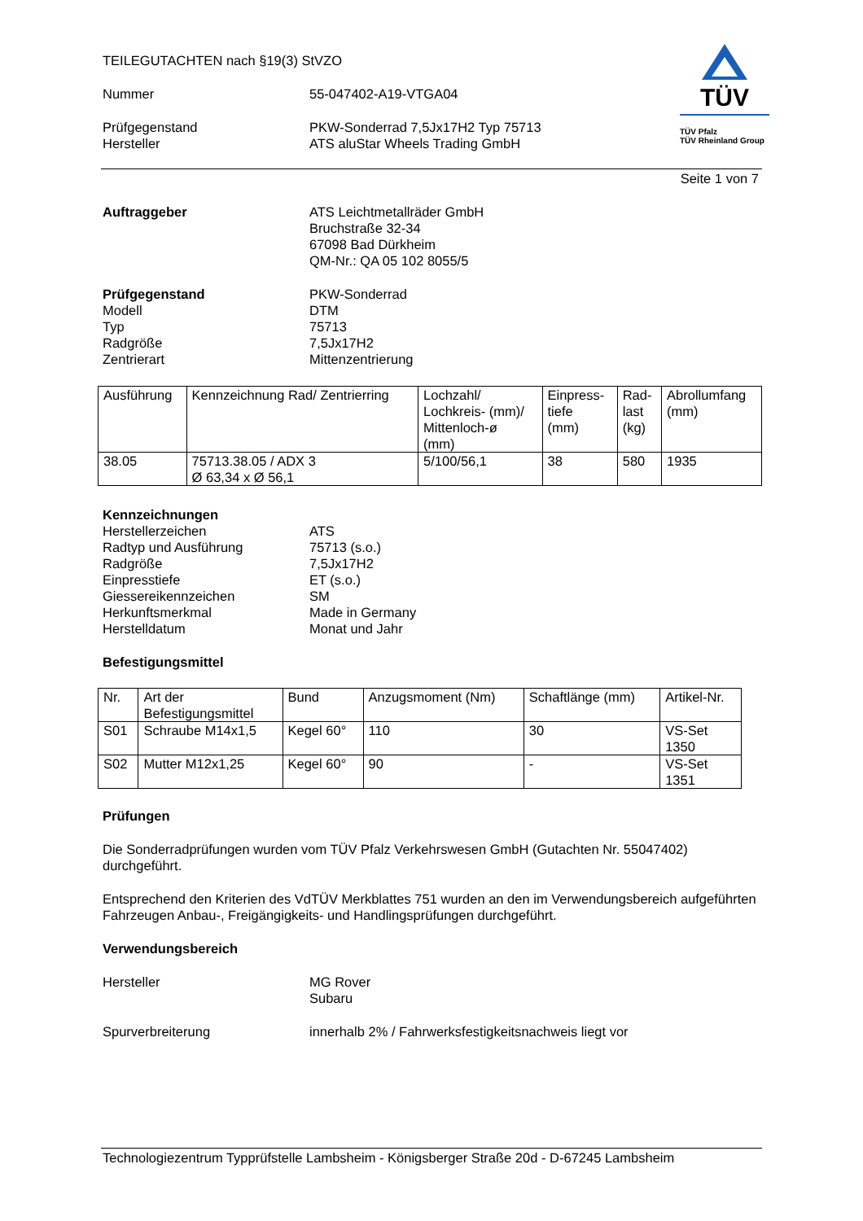TEILEGUTACHTEN nach §19(3) StVZO
Nummer 55-047402-A19-VTGA04
Prüfgegenstand
Hersteller
PKW-Sonderrad 7,5Jx17H2 Typ 75713
ATS aluStar Wheels Trading GmbH
TÜV
TÜV Pfalz
TÜV Rheinland Group
Seite 1 von 7
Auftraggeber ATS Leichtmetallräder GmbH
Bruchstraße 32-34
67098 Bad Dürkheim
QM-Nr.: QA 05 102 8055/5
Prüfgegenstand
Modell
Typ
Radgröße
Zentrierart
PKW-Sonderrad
DTM
75713
7,5Jx17H2
Mittenzentrierung
| Ausführung | Kennzeichnung Rad/ Zentrierring | Lochzahl/ Lochkreis- (mm)/ Mittenloch-ø (mm) | Einpress- tiefe (mm) | Rad- last (kg) | Abrollumfang (mm) |
| 38.05 | 75713.38.05 / ADX 3 Ø 63,34 x Ø 56,1 | 5/100/56,1 | 38 | 580 | 1935 |
Kennzeichnungen
Herstellerzeichen
Radtyp und Ausführung
Radgröße
Einpresstiefe
Giessereikennzeichen
Herkunftsmerkmal
Herstelldatum
ATS
75713 (s.o.)
7,5Jx17H2
ET (s.o.)
SM
Made in Germany
Monat und Jahr
Befestigungsmittel
| Nr. | Art der Befestigungsmittel | Bund | Anzugsmoment (Nm) | Schaftlänge (mm) | Artikel-Nr. |
| S01 | Schraube M14x1,5 | Kegel 60° | 110 | 30 | VS-Set 1350 |
| S02 | Mutter M12x1,25 | Kegel 60° | 90 | - | VS-Set 1351 |
Prüfungen
Die Sonderradprüfungen wurden vom TÜV Pfalz Verkehrswesen GmbH (Gutachten Nr. 55047402) durchgeführt.
Entsprechend den Kriterien des VdTÜV Merkblattes 751 wurden an den im Verwendungsbereich aufgeführten Fahrzeugen Anbau-, Freigängigkeits- und Handlingsprüfungen durchgeführt.
Verwendungsbereich
Hersteller MG Rover
Subaru
Spurverbreiterung innerhalb 2% / Fahrwerksfestigkeitsnachweis liegt vor
Technologiezentrum Typprüfstelle Lambsheim - Königsberger Straße 20d - D-67245 Lambsheim